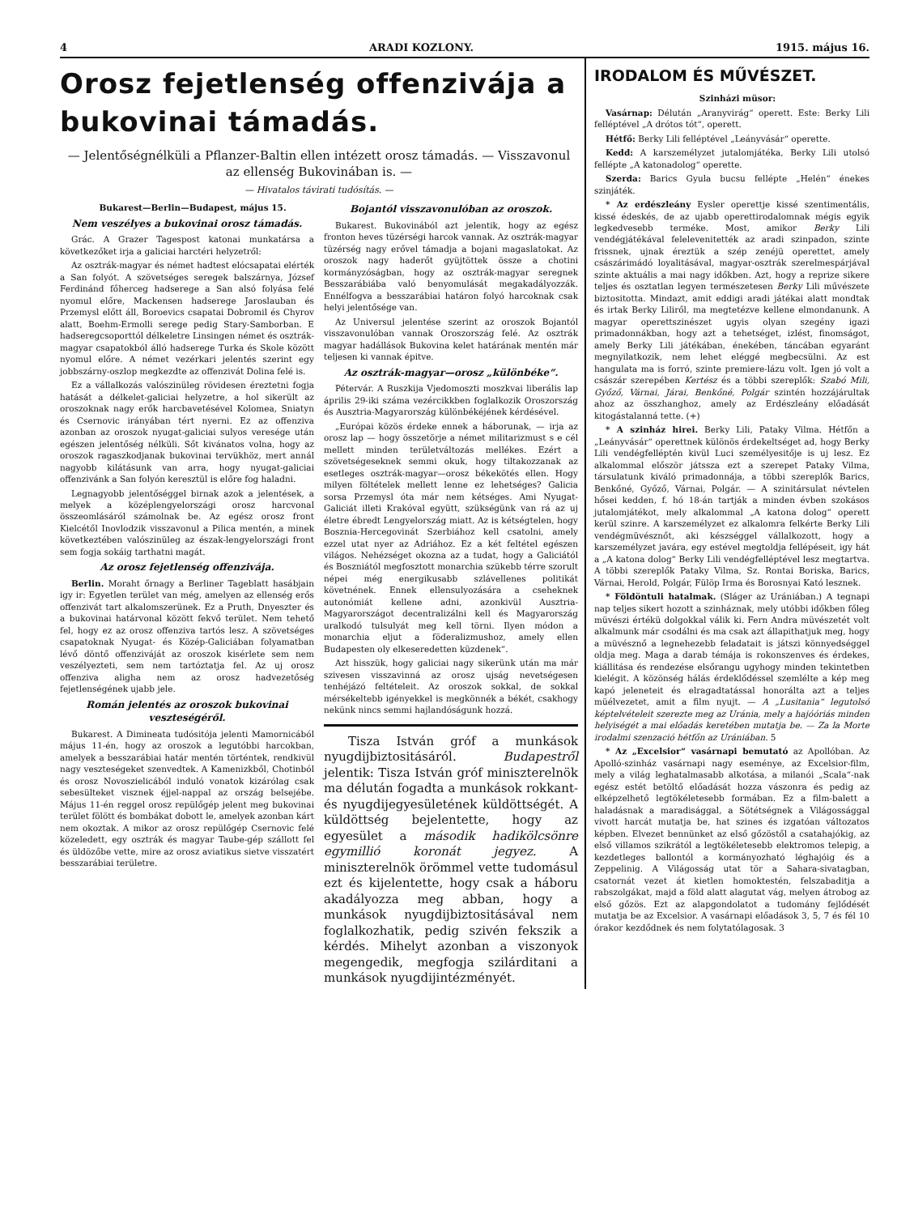4 ARADI KOZLONY. 1915. május 16.
Orosz fejetlenség offenzivája a bukovinai támadás.
— Jelentőségnélküli a Pflanzer-Baltin ellen intézett orosz támadás. — Visszavonul az ellenség Bukovinában is. —
— Hivatalos távirati tudósítás. —
Bukarest—Berlin—Budapest, május 15.
Nem veszélyes a bukovinai orosz támadás.
Grác. A Grazer Tagespost katonai munkatársa a következőket irja a galiciai harctéri helyzetről:
Az osztrák-magyar és német hadtest elócsapatai elérték a San folyót. A szövetséges seregek balszárnya, József Ferdinánd főherceg hadserege a San alsó folyása felé nyomul előre, Mackensen hadserege Jaroslauban és Przemysl előtt áll, Boroevics csapatai Dobromil és Chyrov alatt, Boehm-Ermolli serege pedig Stary-Samborban. E hadseregcsoporttól délkeletre Linsingen német és osztrák-magyar csapatokból álló hadserege Turka és Skole között nyomul előre. A német vezérkari jelentés szerint egy jobbszárny-oszlop megkezdte az offenzivát Dolina felé is.
Ez a vállalkozás valószinüleg rövidesen éreztetni fogja hatását a délkelet-galiciai helyzetre, a hol sikerült az oroszoknak nagy erők harcbavetésével Kolomea, Sniatyn és Csernovic irányában tért nyerni. Ez az offenziva azonban az oroszok nyugat-galiciai sulyos veresége után egészen jelentőség nélküli. Sőt kivánatos volna, hogy az oroszok ragaszkodjanak bukovinai tervükhöz, mert annál nagyobb kilátásunk van arra, hogy nyugat-galiciai offenzivánk a San folyón keresztül is előre fog haladni.
Legnagyobb jelentőséggel birnak azok a jelentések, a melyek a középlengyelországi orosz harcvonal összeomlásáról számolnak be. Az egész orosz front Kielcétől Inovlodzik visszavonul a Pilica mentén, a minek következtében valószinüleg az észak-lengyelországi front sem fogja sokáig tarthatni magát.
Az orosz fejetlenség offenzivája.
Berlin. Moraht őrnagy a Berliner Tageblatt hasábjain igy ir: Egyetlen terület van még, amelyen az ellenség erős offenzivát tart alkalomszerünek. Ez a Pruth, Dnyeszter és a bukovinai határvonal között fekvő terület. Nem tehető fel, hogy ez az orosz offenziva tartós lesz. A szövetséges csapatoknak Nyugat- és Közép-Galiciában folyamatban lévő döntő offenziváját az oroszok kisérlete sem nem veszélyezteti, sem nem tartóztatja fel. Az uj orosz offenziva aligha nem az orosz hadvezetőség fejetlenségének ujabb jele.
Román jelentés az oroszok bukovinai veszteségéről.
Bukarest. A Dimineata tudósitója jelenti Mamornicából május 11-én, hogy az oroszok a legutóbbi harcokban, amelyek a besszarábiai határ mentén történtek, rendkivül nagy veszteségeket szenvedtek. A Kamenizkből, Chotinból és orosz Novoszielicából induló vonatok kizárólag csak sebesülteket visznek éjjel-nappal az ország belsejébe. Május 11-én reggel orosz repülőgép jelent meg bukovinai terület fölött és bombákat dobott le, amelyek azonban kárt nem okoztak. A mikor az orosz repülőgép Csernovic felé közeledett, egy osztrák és magyar Taube-gép szállott fel és üldözőbe vette, mire az orosz aviatikus sietve visszatért besszarábiai területre.
Bojantól visszavonulóban az oroszok.
Bukarest. Bukovinából azt jelentik, hogy az egész fronton heves tüzérségi harcok vannak. Az osztrák-magyar tüzérség nagy erővel támadja a bojani magaslatokat. Az oroszok nagy haderőt gyüjtöttek össze a chotini kormányzóságban, hogy az osztrák-magyar seregnek Besszarábiába való benyomulását megakadályozzák. Ennélfogva a besszarábiai határon folyó harcoknak csak helyi jelentősége van.
Az Universul jelentése szerint az oroszok Bojantól visszavonulóban vannak Oroszország felé. Az osztrák magyar hadállások Bukovina kelet határának mentén már teljesen ki vannak épitve.
Az osztrák-magyar—orosz „különbéke“.
Pétervár. A Ruszkija Vjedomoszti moszkvai liberális lap április 29-iki száma vezércikkben foglalkozik Oroszország és Ausztria-Magyarország különbékéjének kérdésével.
„Európai közös érdeke ennek a háborunak, — irja az orosz lap — hogy összetörje a német militarizmust s e cél mellett minden területváltozás mellékes. Ezért a szövetségeseknek semmi okuk, hogy tiltakozzanak az esetleges osztrák-magyar—orosz békekötés ellen. Hogy milyen föltételek mellett lenne ez lehetséges? Galicia sorsa Przemysl óta már nem kétséges. Ami Nyugat-Galiciát illeti Krakóval együtt, szükségünk van rá az uj életre ébredt Lengyelország miatt. Az is kétségtelen, hogy Bosznia-Hercegovinát Szerbiához kell csatolni, amely ezzel utat nyer az Adriához. Ez a két feltétel egészen világos. Nehézséget okozna az a tudat, hogy a Galiciától és Boszniától megfosztott monarchia szükebb térre szorult népei még energikusabb szlávellenes politikát követnének. Ennek ellensulyozására a cseheknek autonómiát kellene adni, azonkivül Ausztria-Magyarországot decentralizálni kell és Magyarország uralkodó tulsulyát meg kell törni. Ilyen módon a monarchia eljut a föderalizmushoz, amely ellen Budapesten oly elkeseredetten küzdenek“.
Azt hisszük, hogy galiciai nagy sikerünk után ma már szivesen visszavinná az orosz ujság nevetségesen tenhéjázó feltételeit. Az oroszok sokkal, de sokkal mérsékeltebb igényekkel is megkönnék a békét, csakhogy nekünk nincs semmi hajlandóságunk hozzá.
Tisza István gróf a munkások nyugdijbiztositásáról. Budapestről jelentik: Tisza István gróf miniszterelnök ma délután fogadta a munkások rokkant- és nyugdijegyesületének küldöttségét. A küldöttség bejelentette, hogy az egyesület a második hadikölcsönre egymillió koronát jegyez. A miniszterelnök örömmel vette tudomásul ezt és kijelentette, hogy csak a háboru akadályozza meg abban, hogy a munkások nyugdijbiztositásával nem foglalkozhatik, pedig szivén fekszik a kérdés. Mihelyt azonban a viszonyok megengedik, megfogja szilárditani a munkások nyugdijintézményét.
IRODALOM ÉS MŰVÉSZET.
Szinházi müsor:
Vasárnap: Délután „Aranyvirág“ operett. Este: Berky Lili felléptével „A drótos tót“, operett.
Hétfő: Berky Lili felléptével „Leányvásár“ operette.
Kedd: A karszemélyzet jutalomjátéka, Berky Lili utolsó fellépte „A katonadolog“ operette.
Szerda: Barics Gyula bucsu fellépte „Helén“ énekes szinjáték.
* Az erdészleány Eysler operettje kissé szentimentális, kissé édeskés, de az ujabb operettirodalomnak mégis egyik legkedvesebb terméke. Most, amikor Berky Lili vendégjátékával felelevenitették az aradi szinpadon, szinte frissnek, ujnak éreztük a szép zenéjü operettet, amely császárimádó loyalitásával, magyar-osztrák szerelmespárjával szinte aktuális a mai nagy időkben. Azt, hogy a reprize sikere teljes és osztatlan legyen természetesen Berky Lili művészete biztositotta. Mindazt, amit eddigi aradi játékai alatt mondtak és irtak Berky Liliről, ma megtetézve kellene elmondanunk. A magyar operettszinészet ugyis olyan szegény igazi primadonnákban, hogy azt a tehetséget, izlést, finomságot, amely Berky Lili játékában, énekében, táncában egyaránt megnyilatkozik, nem lehet eléggé megbecsülni. Az est hangulata ma is forró, szinte premiere-lázu volt. Igen jó volt a császár szerepében Kertész és a többi szereplők: Szabó Mili, Győző, Várnai, Járai, Benkőné, Polgár szintén hozzájárultak ahoz az összhanghoz, amely az Erdészleány előadását kitogástalanná tette. (+)
* A szinház hirei. Berky Lili, Pataky Vilma. Hétfőn a „Leányvásár“ operettnek különös érdekeltséget ad, hogy Berky Lili vendégfelléptén kivül Luci személyesitője is uj lesz. Ez alkalommal először játssza ezt a szerepet Pataky Vilma, társulatunk kiváló primadonnája, a többi szereplők Barics, Benkőné, Győző, Várnai, Polgár. — A szinitársulat névtelen hősei kedden, f. hó 18-án tartják a minden évben szokásos jutalomjátékot, mely alkalommal „A katona dolog“ operett kerül szinre. A karszemélyzet ez alkalomra felkérte Berky Lili vendégmüvésznőt, aki készséggel vállalkozott, hogy a karszemélyzet javára, egy estével megtoldja fellépéseit, igy hát a „A katona dolog“ Berky Lili vendégfelléptével lesz megtartva. A többi szereplők Pataky Vilma, Sz. Rontai Boriska, Barics, Várnai, Herold, Polgár, Fülöp Irma és Borosnyai Kató lesznek.
* Földöntuli hatalmak. (Sláger az Urániában.) A tegnapi nap teljes sikert hozott a szinháznak, mely utóbbi időkben főleg müvészi értékü dolgokkal válik ki. Fern Andra müvészetét volt alkalmunk már csodálni és ma csak azt állapithatjuk meg, hogy a müvésznő a legnehezebb feladatait is játszi könnyedséggel oldja meg. Maga a darab témája is rokonszenves és érdekes, kiállitása és rendezése elsőrangu ugyhogy minden tekintetben kielégit. A közönség hálás érdeklődéssel szemlélte a kép meg kapó jeleneteit és elragadtatással honorálta azt a teljes müélvezetet, amit a film nyujt. — A „Lusitania“ legutolsó képtelvételeit szerezte meg az Uránia, mely a hajóóriás minden helyiségét a mai előadás keretében mutatja be. — Za la Morte irodalmi szenzació hétfőn az Urániában. 5
* Az „Excelsior“ vasárnapi bemutató az Apollóban. Az Apolló-szinház vasárnapi nagy eseménye, az Excelsior-film, mely a világ leghatalmasabb alkotása, a milanói „Scala“-nak egész estét betöltő előadását hozza vászonra és pedig az elképzelhető legtökéletesebb formában. Ez a film-balett a haladásnak a maradisággal, a Sötétségnek a Világossággal vivott harcát mutatja be, hat szines és izgatóan változatos képben. Elvezet bennünket az első gőzöstől a csatahajókig, az első villamos szikrától a legtökéletesebb elektromos telepig, a kezdetleges ballontól a kormányozható léghajóig és a Zeppelinig. A Világosság utat tör a Sahara-sivatagban, csatornát vezet át kietlen homoktestén, felszabaditja a rabszolgákat, majd a föld alatt alagutat vág, melyen átrobog az első gőzös. Ezt az alapgondolatot a tudomány fejlődését mutatja be az Excelsior. A vasárnapi előadások 3, 5, 7 és fél 10 órakor kezdődnek és nem folytatólagosak. 3